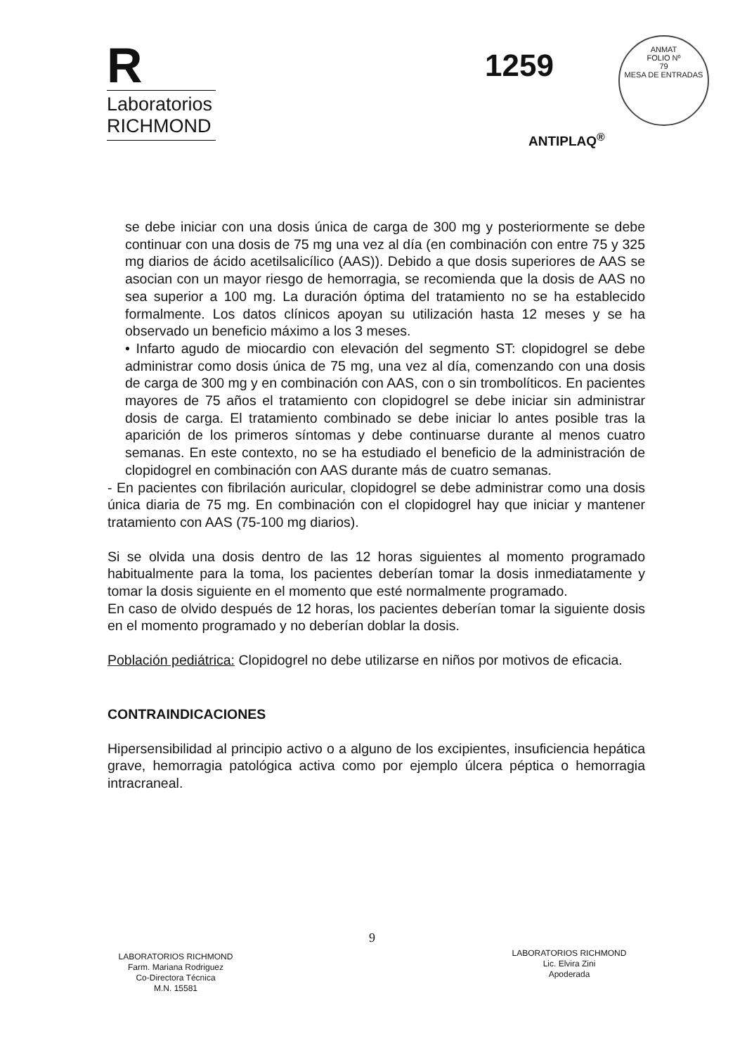R
Laboratorios
RICHMOND
1259
ANMAT
FOLIO Nº
79
MESA DE ENTRADAS
ANTIPLAQ<sup>®</sup>
se debe iniciar con una dosis única de carga de 300 mg y posteriormente se debe continuar con una dosis de 75 mg una vez al día (en combinación con entre 75 y 325 mg diarios de ácido acetilsalicílico (AAS)). Debido a que dosis superiores de AAS se asocian con un mayor riesgo de hemorragia, se recomienda que la dosis de AAS no sea superior a 100 mg. La duración óptima del tratamiento no se ha establecido formalmente. Los datos clínicos apoyan su utilización hasta 12 meses y se ha observado un beneficio máximo a los 3 meses.
• Infarto agudo de miocardio con elevación del segmento ST: clopidogrel se debe administrar como dosis única de 75 mg, una vez al día, comenzando con una dosis de carga de 300 mg y en combinación con AAS, con o sin trombolíticos. En pacientes mayores de 75 años el tratamiento con clopidogrel se debe iniciar sin administrar dosis de carga. El tratamiento combinado se debe iniciar lo antes posible tras la aparición de los primeros síntomas y debe continuarse durante al menos cuatro semanas. En este contexto, no se ha estudiado el beneficio de la administración de clopidogrel en combinación con AAS durante más de cuatro semanas.
- En pacientes con fibrilación auricular, clopidogrel se debe administrar como una dosis única diaria de 75 mg. En combinación con el clopidogrel hay que iniciar y mantener tratamiento con AAS (75-100 mg diarios).
Si se olvida una dosis dentro de las 12 horas siguientes al momento programado habitualmente para la toma, los pacientes deberían tomar la dosis inmediatamente y tomar la dosis siguiente en el momento que esté normalmente programado.
En caso de olvido después de 12 horas, los pacientes deberían tomar la siguiente dosis en el momento programado y no deberían doblar la dosis.
Población pediátrica: Clopidogrel no debe utilizarse en niños por motivos de eficacia.
CONTRAINDICACIONES
Hipersensibilidad al principio activo o a alguno de los excipientes, insuficiencia hepática grave, hemorragia patológica activa como por ejemplo úlcera péptica o hemorragia intracraneal.
9
LABORATORIOS RICHMOND
Farm. Mariana Rodriguez
Co-Directora Técnica
M.N. 15581
LABORATORIOS RICHMOND
Lic. Elvira Zini
Apoderada